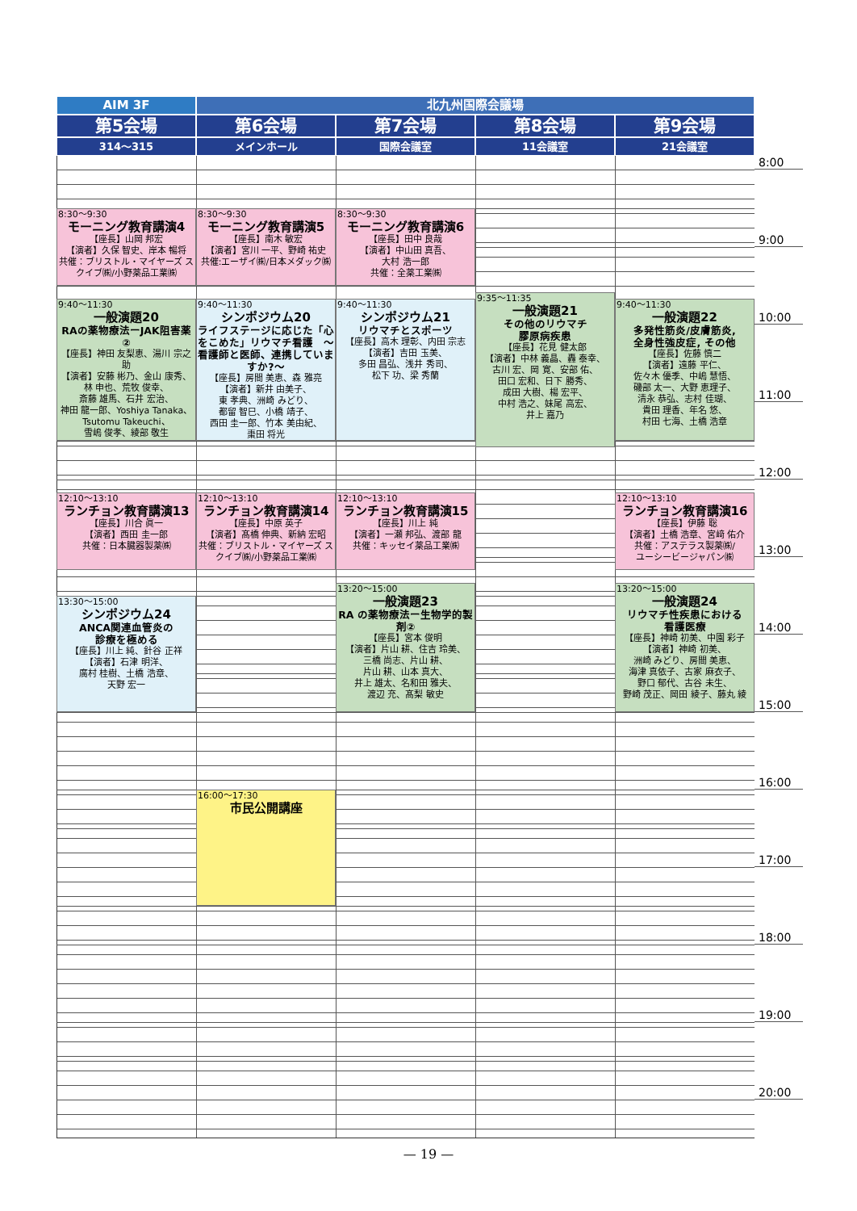AIM 3F
北九州国際会議場
第5会場
第6会場
第7会場
第8会場
第9会場
314〜315
メインホール
国際会議室
11会議室
21会議室
8:30〜9:30
モーニング教育講演4
【座長】山岡 邦宏
【演者】久保 智史、岸本 暢将
共催：ブリストル・マイヤーズ スクイブ㈱/小野薬品工業㈱
8:30〜9:30
モーニング教育講演5
【座長】南木 敏宏
【演者】宮川 一平、野崎 祐史
共催:エーザイ㈱/日本メダック㈱
8:30〜9:30
モーニング教育講演6
【座長】田中 良哉
【演者】中山田 真吾、
大村 浩一郎
共催：全薬工業㈱
9:40〜11:30
一般演題20
RAの薬物療法ーJAK阻害薬②
【座長】神田 友梨恵、湯川 宗之助
【演者】安藤 彬乃、金山 康秀、
林 申也、荒牧 俊幸、
斎藤 雄馬、石井 宏治、
神田 龍一郎、Yoshiya Tanaka、
Tsutomu Takeuchi、
雪嶋 俊孝、綾部 敬生
9:40〜11:30
シンポジウム20
ライフステージに応じた「心をこめた」リウマチ看護　〜看護師と医師、連携していますか?〜
【座長】房間 美恵、森 雅亮
【演者】新井 由美子、
東 孝典、洲崎 みどり、
都留 智巳、小橋 靖子、
西田 圭一郎、竹本 美由紀、
棗田 将光
9:40〜11:30
シンポジウム21
リウマチとスポーツ
【座長】高木 理彰、内田 宗志
【演者】吉田 玉美、
多田 昌弘、浅井 秀司、
松下 功、梁 秀蘭
9:35〜11:35
一般演題21
その他のリウマチ
膠原病疾患
【座長】花見 健太郎
【演者】中林 義晶、轟 泰幸、
古川 宏、岡 寛、安部 佑、
田口 宏和、日下 勝秀、
成田 大樹、楊 宏平、
中村 浩之、妹尾 高宏、
井上 嘉乃
9:40〜11:30
一般演題22
多発性筋炎/皮膚筋炎,
全身性強皮症, その他
【座長】佐藤 慎二
【演者】遠藤 平仁、
佐々木 優季、中嶋 慧悟、
磯部 太一、大野 恵理子、
清永 恭弘、志村 佳瑚、
貴田 理香、年名 悠、
村田 七海、土橋 浩章
12:10〜13:10
ランチョン教育講演13
【座長】川合 眞一
【演者】西田 圭一郎
共催：日本臓器製薬㈱
12:10〜13:10
ランチョン教育講演14
【座長】中原 英子
【演者】髙橋 伸典、新納 宏昭
共催：ブリストル・マイヤーズ スクイブ㈱/小野薬品工業㈱
12:10〜13:10
ランチョン教育講演15
【座長】川上 純
【演者】一瀬 邦弘、渡部 龍
共催：キッセイ薬品工業㈱
12:10〜13:10
ランチョン教育講演16
【座長】伊藤 聡
【演者】土橋 浩章、宮﨑 佑介
共催：アステラス製薬㈱/
ユーシービージャパン㈱
13:30〜15:00
シンポジウム24
ANCA関連血管炎の
診療を極める
【座長】川上 純、針谷 正祥
【演者】石津 明洋、
廣村 桂樹、土橋 浩章、
天野 宏一
13:20〜15:00
一般演題23
RA の薬物療法ー生物学的製剤②
【座長】宮本 俊明
【演者】片山 耕、住吉 玲美、
三橋 尚志、片山 耕、
片山 耕、山本 真大、
井上 雄太、名和田 雅夫、
渡辺 充、髙梨 敏史
13:20〜15:00
一般演題24
リウマチ性疾患における
看護医療
【座長】神崎 初美、中園 彩子
【演者】神崎 初美、
洲崎 みどり、房間 美恵、
海津 真依子、古家 麻衣子、
野口 郁代、古谷 未生、
野崎 茂正、岡田 綾子、藤丸 綾
16:00〜17:30
市民公開講座
8:00
9:00
10:00
11:00
12:00
13:00
14:00
15:00
16:00
17:00
18:00
19:00
20:00
— 19 —